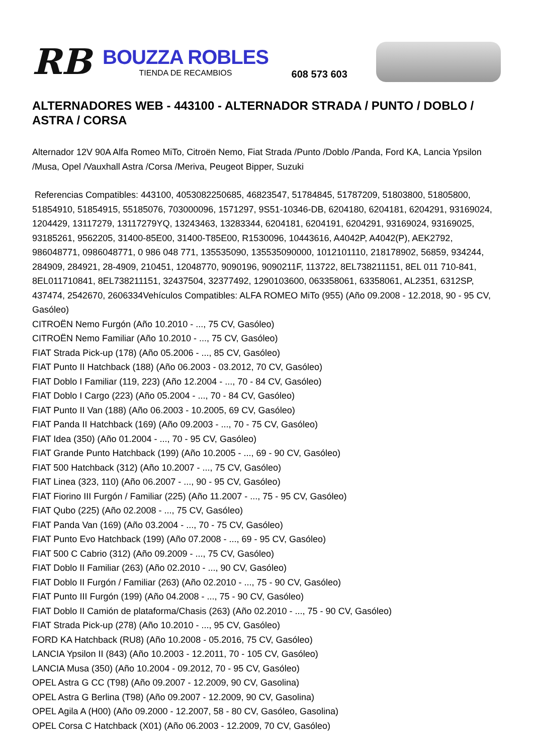RB
BOUZZA ROBLES
TIENDA DE RECAMBIOS
608 573 603
ALTERNADORES WEB - 443100 - ALTERNADOR STRADA / PUNTO / DOBLO / ASTRA / CORSA
Alternador 12V 90A Alfa Romeo MiTo, Citroën Nemo, Fiat Strada /Punto /Doblo /Panda, Ford KA, Lancia Ypsilon /Musa, Opel /Vauxhall Astra /Corsa /Meriva, Peugeot Bipper, Suzuki
Referencias Compatibles: 443100, 4053082250685, 46823547, 51784845, 51787209, 51803800, 51805800, 51854910, 51854915, 55185076, 703000096, 1571297, 9S51-10346-DB, 6204180, 6204181, 6204291, 93169024, 1204429, 13117279, 13117279YQ, 13243463, 13283344, 6204181, 6204191, 6204291, 93169024, 93169025, 93185261, 9562205, 31400-85E00, 31400-T85E00, R1530096, 10443616, A4042P, A4042(P), AEK2792, 986048771, 0986048771, 0 986 048 771, 135535090, 135535090000, 1012101110, 218178902, 56859, 934244, 284909, 284921, 28-4909, 210451, 12048770, 9090196, 9090211F, 113722, 8EL738211151, 8EL 011 710-841, 8EL011710841, 8EL738211151, 32437504, 32377492, 1290103600, 063358061, 63358061, AL2351, 6312SP, 437474, 2542670, 2606334Vehículos Compatibles: ALFA ROMEO MiTo (955) (Año 09.2008 - 12.2018, 90 - 95 CV, Gasóleo)
CITROËN Nemo Furgón (Año 10.2010 - ..., 75 CV, Gasóleo)
CITROËN Nemo Familiar (Año 10.2010 - ..., 75 CV, Gasóleo)
FIAT Strada Pick-up (178) (Año 05.2006 - ..., 85 CV, Gasóleo)
FIAT Punto II Hatchback (188) (Año 06.2003 - 03.2012, 70 CV, Gasóleo)
FIAT Doblo I Familiar (119, 223) (Año 12.2004 - ..., 70 - 84 CV, Gasóleo)
FIAT Doblo I Cargo (223) (Año 05.2004 - ..., 70 - 84 CV, Gasóleo)
FIAT Punto II Van (188) (Año 06.2003 - 10.2005, 69 CV, Gasóleo)
FIAT Panda II Hatchback (169) (Año 09.2003 - ..., 70 - 75 CV, Gasóleo)
FIAT Idea (350) (Año 01.2004 - ..., 70 - 95 CV, Gasóleo)
FIAT Grande Punto Hatchback (199) (Año 10.2005 - ..., 69 - 90 CV, Gasóleo)
FIAT 500 Hatchback (312) (Año 10.2007 - ..., 75 CV, Gasóleo)
FIAT Linea (323, 110) (Año 06.2007 - ..., 90 - 95 CV, Gasóleo)
FIAT Fiorino III Furgón / Familiar (225) (Año 11.2007 - ..., 75 - 95 CV, Gasóleo)
FIAT Qubo (225) (Año 02.2008 - ..., 75 CV, Gasóleo)
FIAT Panda Van (169) (Año 03.2004 - ..., 70 - 75 CV, Gasóleo)
FIAT Punto Evo Hatchback (199) (Año 07.2008 - ..., 69 - 95 CV, Gasóleo)
FIAT 500 C Cabrio (312) (Año 09.2009 - ..., 75 CV, Gasóleo)
FIAT Doblo II Familiar (263) (Año 02.2010 - ..., 90 CV, Gasóleo)
FIAT Doblo II Furgón / Familiar (263) (Año 02.2010 - ..., 75 - 90 CV, Gasóleo)
FIAT Punto III Furgón (199) (Año 04.2008 - ..., 75 - 90 CV, Gasóleo)
FIAT Doblo II Camión de plataforma/Chasis (263) (Año 02.2010 - ..., 75 - 90 CV, Gasóleo)
FIAT Strada Pick-up (278) (Año 10.2010 - ..., 95 CV, Gasóleo)
FORD KA Hatchback (RU8) (Año 10.2008 - 05.2016, 75 CV, Gasóleo)
LANCIA Ypsilon II (843) (Año 10.2003 - 12.2011, 70 - 105 CV, Gasóleo)
LANCIA Musa (350) (Año 10.2004 - 09.2012, 70 - 95 CV, Gasóleo)
OPEL Astra G CC (T98) (Año 09.2007 - 12.2009, 90 CV, Gasolina)
OPEL Astra G Berlina (T98) (Año 09.2007 - 12.2009, 90 CV, Gasolina)
OPEL Agila A (H00) (Año 09.2000 - 12.2007, 58 - 80 CV, Gasóleo, Gasolina)
OPEL Corsa C Hatchback (X01) (Año 06.2003 - 12.2009, 70 CV, Gasóleo)